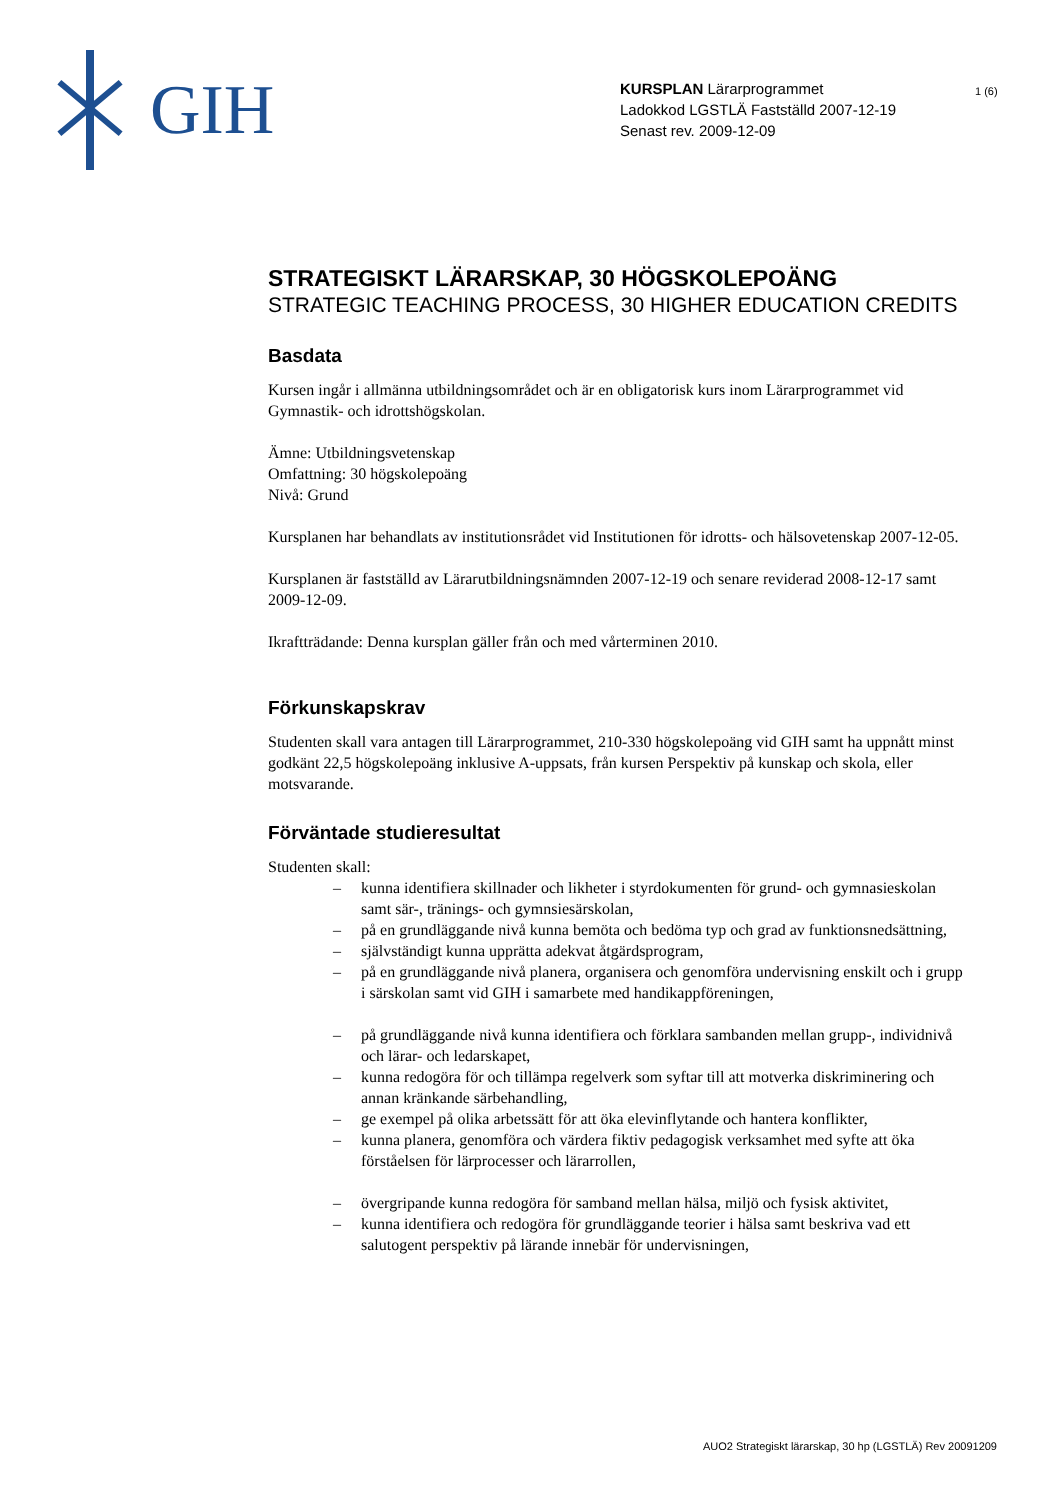GIH
KURSPLAN Lärarprogrammet
Ladokkod LGSTLÄ Fastställd 2007-12-19
Senast rev. 2009-12-09
1 (6)
STRATEGISKT LÄRARSKAP, 30 HÖGSKOLEPOÄNG
STRATEGIC TEACHING PROCESS, 30 HIGHER EDUCATION CREDITS
Basdata
Kursen ingår i allmänna utbildningsområdet och är en obligatorisk kurs inom Lärarprogrammet vid Gymnastik- och idrottshögskolan.
Ämne: Utbildningsvetenskap
Omfattning: 30 högskolepoäng
Nivå: Grund
Kursplanen har behandlats av institutionsrådet vid Institutionen för idrotts- och hälsovetenskap 2007-12-05.
Kursplanen är fastställd av Lärarutbildningsnämnden 2007-12-19 och senare reviderad 2008-12-17 samt 2009-12-09.
Ikraftträdande: Denna kursplan gäller från och med vårterminen 2010.
Förkunskapskrav
Studenten skall vara antagen till Lärarprogrammet, 210-330 högskolepoäng vid GIH samt ha uppnått minst godkänt 22,5 högskolepoäng inklusive A-uppsats, från kursen Perspektiv på kunskap och skola, eller motsvarande.
Förväntade studieresultat
Studenten skall:
– kunna identifiera skillnader och likheter i styrdokumenten för grund- och gymnasieskolan samt sär-, tränings- och gymnsiesärskolan,
– på en grundläggande nivå kunna bemöta och bedöma typ och grad av funktionsnedsättning,
– självständigt kunna upprätta adekvat åtgärdsprogram,
– på en grundläggande nivå planera, organisera och genomföra undervisning enskilt och i grupp i särskolan samt vid GIH i samarbete med handikappföreningen,
– på grundläggande nivå kunna identifiera och förklara sambanden mellan grupp-, individnivå och lärar- och ledarskapet,
– kunna redogöra för och tillämpa regelverk som syftar till att motverka diskriminering och annan kränkande särbehandling,
– ge exempel på olika arbetssätt för att öka elevinflytande och hantera konflikter,
– kunna planera, genomföra och värdera fiktiv pedagogisk verksamhet med syfte att öka förståelsen för lärprocesser och lärarrollen,
– övergripande kunna redogöra för samband mellan hälsa, miljö och fysisk aktivitet,
– kunna identifiera och redogöra för grundläggande teorier i hälsa samt beskriva vad ett salutogent perspektiv på lärande innebär för undervisningen,
AUO2 Strategiskt lärarskap, 30 hp (LGSTLÄ) Rev 20091209